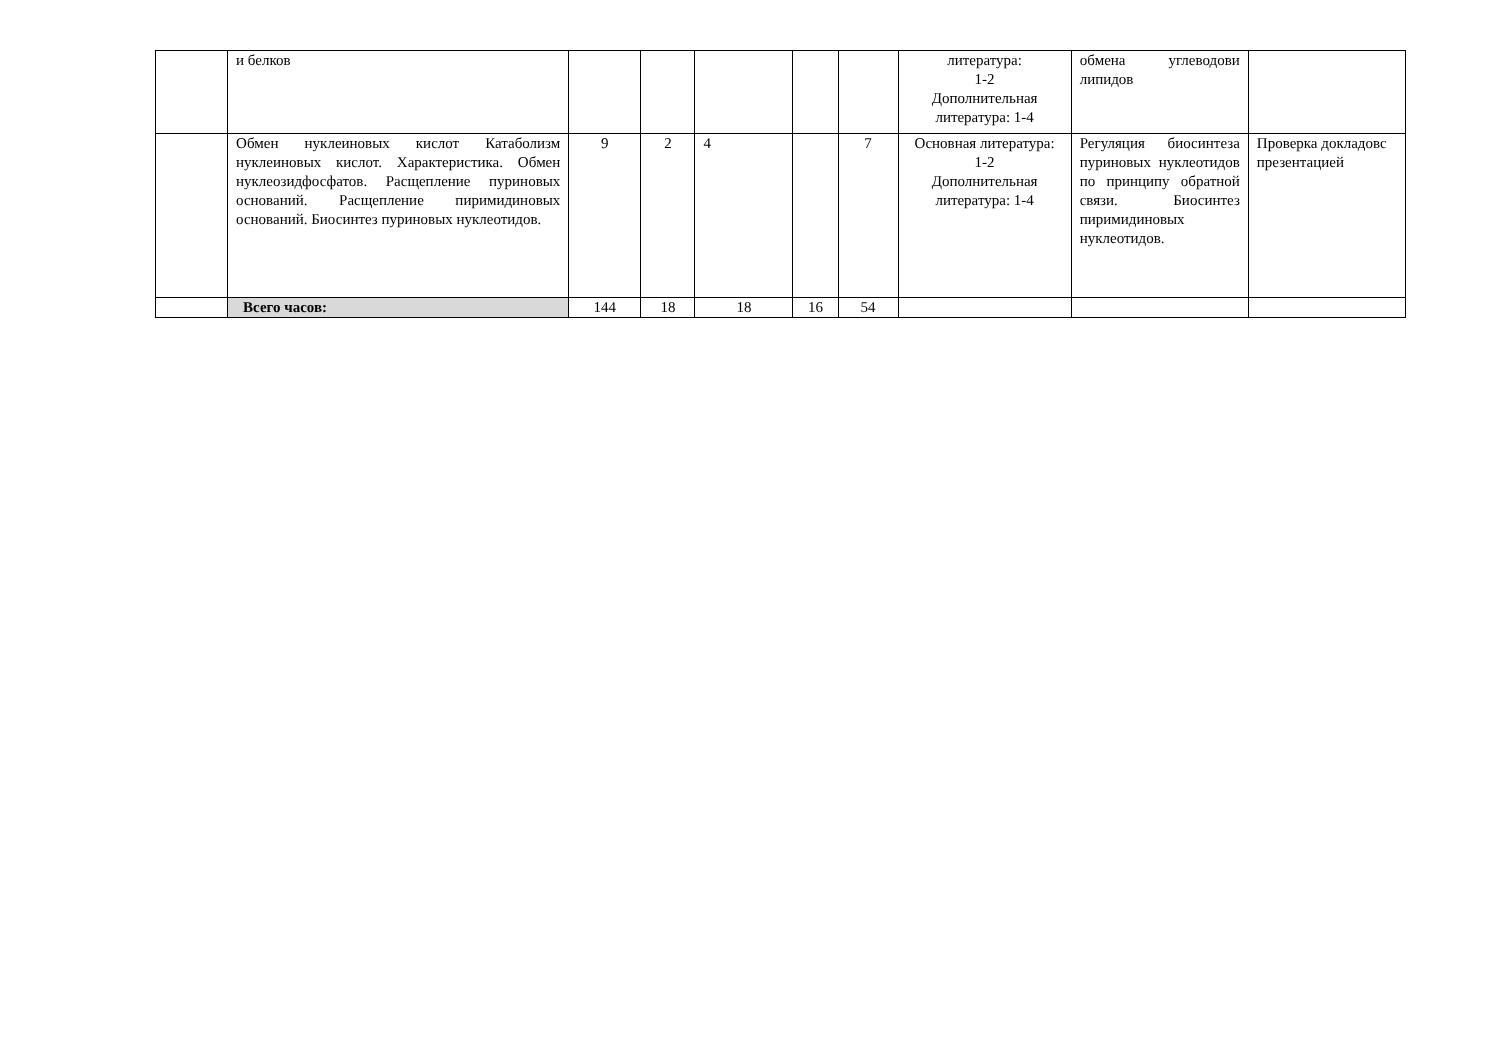| | и белков | | | | | | литература: 1-2 Дополнительная литература: 1-4 | обмена углеводови липидов | |
| | Обмен нуклеиновых кислот Катаболизм нуклеиновых кислот. Характеристика. Обмен нуклеозидфосфатов. Расщепление пуриновых оснований. Расщепление пиримидиновых оснований. Биосинтез пуриновых нуклеотидов. | 9 | 2 | 4 | | 7 | Основная литература: 1-2 Дополнительная литература: 1-4 | Регуляция биосинтеза пуриновых нуклеотидов по принципу обратной связи. Биосинтез пиримидиновых нуклеотидов. | Проверка докладовс презентацией |
| | Всего часов: | 144 | 18 | 18 | 16 | 54 | | | |